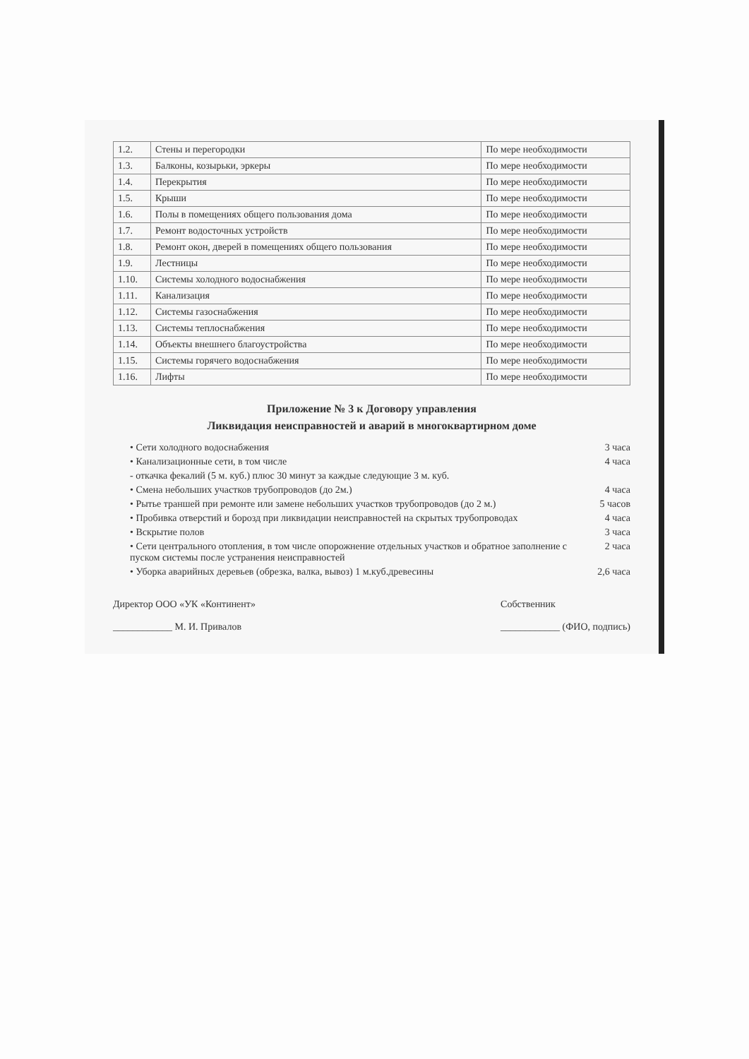| 1.2. | Стены и перегородки | По мере необходимости |
| 1.3. | Балконы, козырьки, эркеры | По мере необходимости |
| 1.4. | Перекрытия | По мере необходимости |
| 1.5. | Крыши | По мере необходимости |
| 1.6. | Полы в помещениях общего пользования дома | По мере необходимости |
| 1.7. | Ремонт водосточных устройств | По мере необходимости |
| 1.8. | Ремонт окон, дверей в помещениях общего пользования | По мере необходимости |
| 1.9. | Лестницы | По мере необходимости |
| 1.10. | Системы холодного водоснабжения | По мере необходимости |
| 1.11. | Канализация | По мере необходимости |
| 1.12. | Системы газоснабжения | По мере необходимости |
| 1.13. | Системы теплоснабжения | По мере необходимости |
| 1.14. | Объекты внешнего благоустройства | По мере необходимости |
| 1.15. | Системы горячего водоснабжения | По мере необходимости |
| 1.16. | Лифты | По мере необходимости |
Приложение № 3 к Договору управления
Ликвидация неисправностей и аварий в многоквартирном доме
• Сети холодного водоснабжения 3 часа
• Канализационные сети, в том числе 4 часа
- откачка фекалий (5 м. куб.) плюс 30 минут за каждые следующие 3 м. куб.
• Смена небольших участков трубопроводов (до 2м.) 4 часа
• Рытье траншей при ремонте или замене небольших участков трубопроводов (до 2 м.) 5 часов
• Пробивка отверстий и борозд при ликвидации неисправностей на скрытых трубопроводах 4 часа
• Вскрытие полов 3 часа
• Сети центрального отопления, в том числе опорожнение отдельных участков и обратное заполнение с пуском системы после устранения неисправностей 2 часа
• Уборка аварийных деревьев (обрезка, валка, вывоз) 1 м.куб.древесины 2,6 часа
Директор ООО «УК «Континент»
____________ М. И. Привалов
Собственник
____________ (ФИО, подпись)